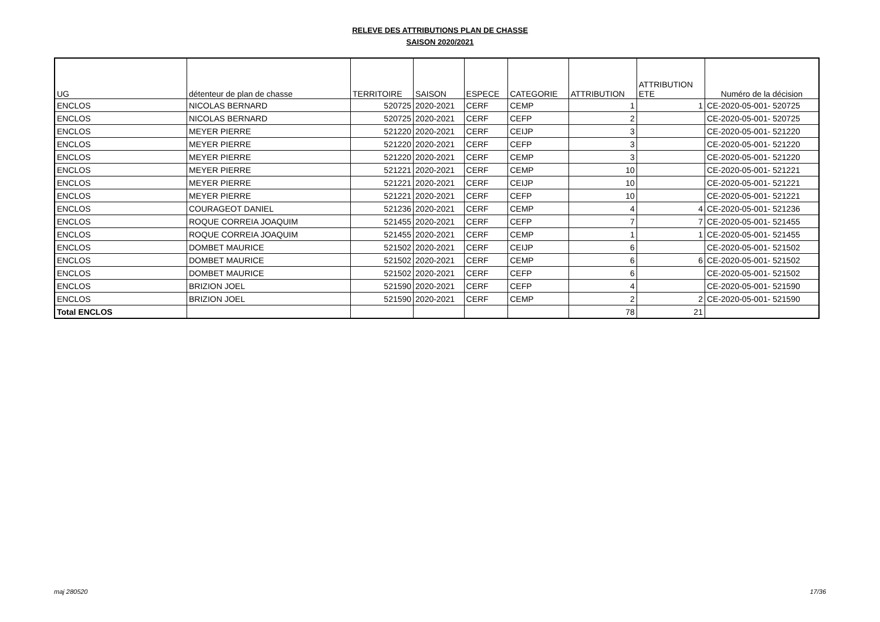RELEVE DES ATTRIBUTIONS PLAN DE CHASSE
SAISON 2020/2021
| UG | détenteur de plan de chasse | TERRITOIRE | SAISON | ESPECE | CATEGORIE | ATTRIBUTION | ATTRIBUTION ETE | Numéro de la décision |
| --- | --- | --- | --- | --- | --- | --- | --- | --- |
| ENCLOS | NICOLAS BERNARD | 520725 | 2020-2021 | CERF | CEMP | 1 | 1 | CE-2020-05-001- 520725 |
| ENCLOS | NICOLAS BERNARD | 520725 | 2020-2021 | CERF | CEFP | 2 | | CE-2020-05-001- 520725 |
| ENCLOS | MEYER PIERRE | 521220 | 2020-2021 | CERF | CEIJP | 3 | | CE-2020-05-001- 521220 |
| ENCLOS | MEYER PIERRE | 521220 | 2020-2021 | CERF | CEFP | 3 | | CE-2020-05-001- 521220 |
| ENCLOS | MEYER PIERRE | 521220 | 2020-2021 | CERF | CEMP | 3 | | CE-2020-05-001- 521220 |
| ENCLOS | MEYER PIERRE | 521221 | 2020-2021 | CERF | CEMP | 10 | | CE-2020-05-001- 521221 |
| ENCLOS | MEYER PIERRE | 521221 | 2020-2021 | CERF | CEIJP | 10 | | CE-2020-05-001- 521221 |
| ENCLOS | MEYER PIERRE | 521221 | 2020-2021 | CERF | CEFP | 10 | | CE-2020-05-001- 521221 |
| ENCLOS | COURAGEOT DANIEL | 521236 | 2020-2021 | CERF | CEMP | 4 | 4 | CE-2020-05-001- 521236 |
| ENCLOS | ROQUE CORREIA JOAQUIM | 521455 | 2020-2021 | CERF | CEFP | 7 | 7 | CE-2020-05-001- 521455 |
| ENCLOS | ROQUE CORREIA JOAQUIM | 521455 | 2020-2021 | CERF | CEMP | 1 | 1 | CE-2020-05-001- 521455 |
| ENCLOS | DOMBET MAURICE | 521502 | 2020-2021 | CERF | CEIJP | 6 | | CE-2020-05-001- 521502 |
| ENCLOS | DOMBET MAURICE | 521502 | 2020-2021 | CERF | CEMP | 6 | 6 | CE-2020-05-001- 521502 |
| ENCLOS | DOMBET MAURICE | 521502 | 2020-2021 | CERF | CEFP | 6 | | CE-2020-05-001- 521502 |
| ENCLOS | BRIZION JOEL | 521590 | 2020-2021 | CERF | CEFP | 4 | | CE-2020-05-001- 521590 |
| ENCLOS | BRIZION JOEL | 521590 | 2020-2021 | CERF | CEMP | 2 | 2 | CE-2020-05-001- 521590 |
| Total ENCLOS | | | | | | 78 | 21 | |
maj 280520 17/36